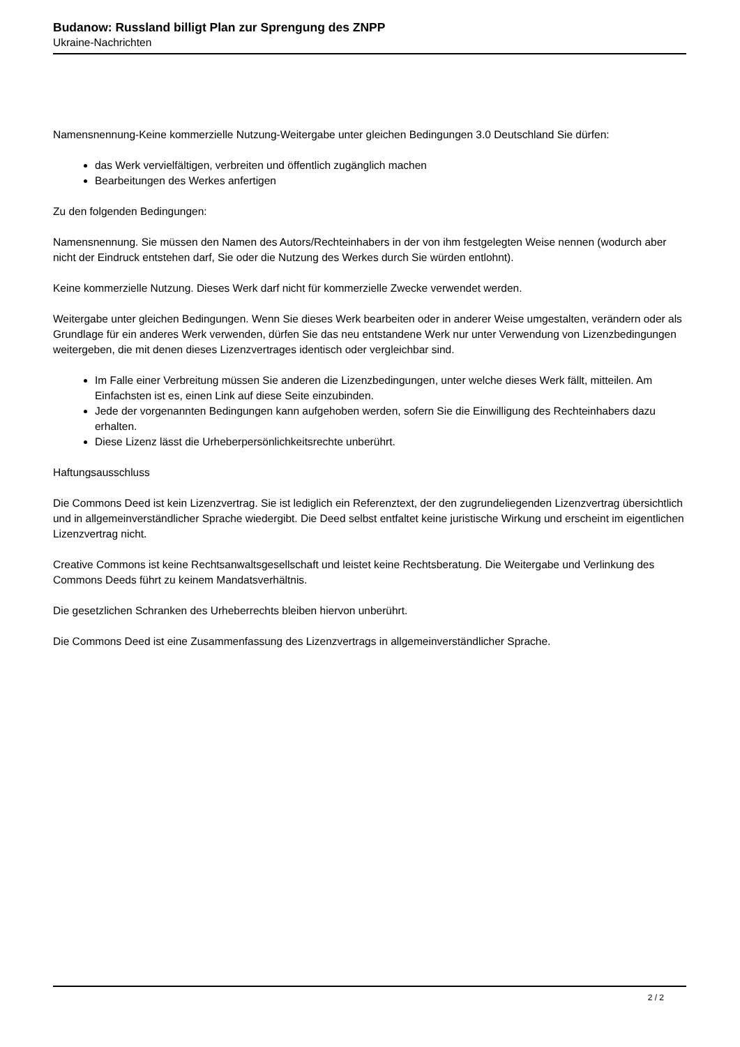Budanow: Russland billigt Plan zur Sprengung des ZNPP
Ukraine-Nachrichten
Namensnennung-Keine kommerzielle Nutzung-Weitergabe unter gleichen Bedingungen 3.0 Deutschland Sie dürfen:
das Werk vervielfältigen, verbreiten und öffentlich zugänglich machen
Bearbeitungen des Werkes anfertigen
Zu den folgenden Bedingungen:
Namensnennung. Sie müssen den Namen des Autors/Rechteinhabers in der von ihm festgelegten Weise nennen (wodurch aber nicht der Eindruck entstehen darf, Sie oder die Nutzung des Werkes durch Sie würden entlohnt).
Keine kommerzielle Nutzung. Dieses Werk darf nicht für kommerzielle Zwecke verwendet werden.
Weitergabe unter gleichen Bedingungen. Wenn Sie dieses Werk bearbeiten oder in anderer Weise umgestalten, verändern oder als Grundlage für ein anderes Werk verwenden, dürfen Sie das neu entstandene Werk nur unter Verwendung von Lizenzbedingungen weitergeben, die mit denen dieses Lizenzvertrages identisch oder vergleichbar sind.
Im Falle einer Verbreitung müssen Sie anderen die Lizenzbedingungen, unter welche dieses Werk fällt, mitteilen. Am Einfachsten ist es, einen Link auf diese Seite einzubinden.
Jede der vorgenannten Bedingungen kann aufgehoben werden, sofern Sie die Einwilligung des Rechteinhabers dazu erhalten.
Diese Lizenz lässt die Urheberpersönlichkeitsrechte unberührt.
Haftungsausschluss
Die Commons Deed ist kein Lizenzvertrag. Sie ist lediglich ein Referenztext, der den zugrundeliegenden Lizenzvertrag übersichtlich und in allgemeinverständlicher Sprache wiedergibt. Die Deed selbst entfaltet keine juristische Wirkung und erscheint im eigentlichen Lizenzvertrag nicht.
Creative Commons ist keine Rechtsanwaltsgesellschaft und leistet keine Rechtsberatung. Die Weitergabe und Verlinkung des Commons Deeds führt zu keinem Mandatsverhältnis.
Die gesetzlichen Schranken des Urheberrechts bleiben hiervon unberührt.
Die Commons Deed ist eine Zusammenfassung des Lizenzvertrags in allgemeinverständlicher Sprache.
2 / 2